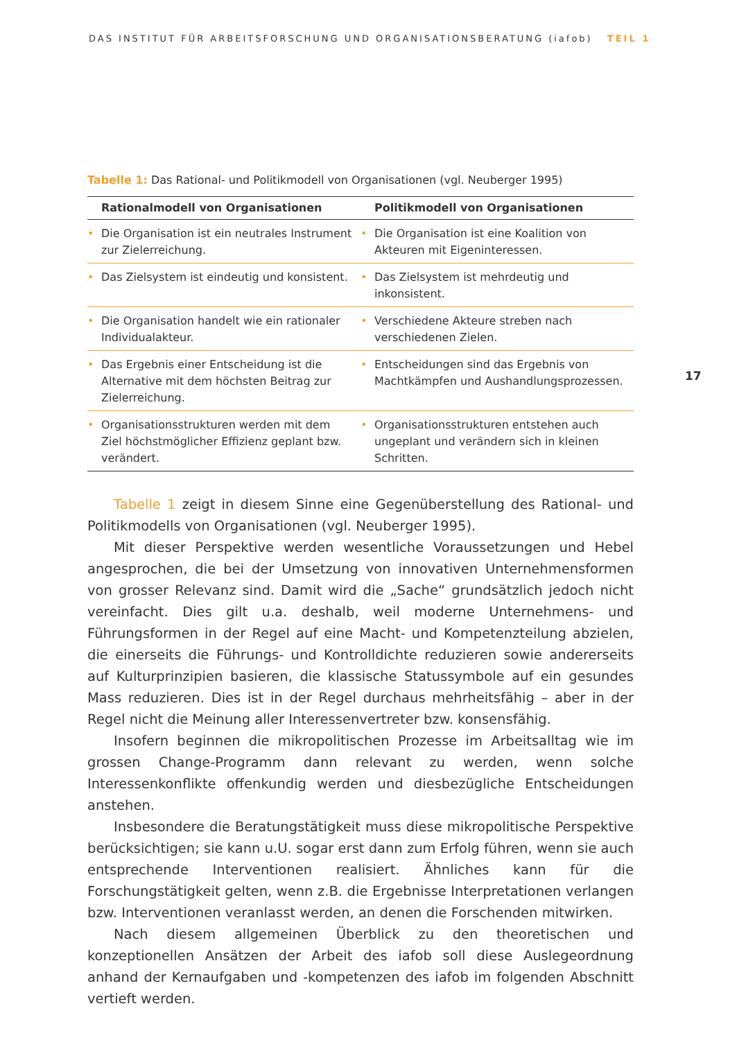DAS INSTITUT FÜR ARBEITSFORSCHUNG UND ORGANISATIONSBERATUNG (iafob) TEIL 1
17
Tabelle 1: Das Rational- und Politikmodell von Organisationen (vgl. Neuberger 1995)
| Rationalmodell von Organisationen | Politikmodell von Organisationen |
| --- | --- |
| • Die Organisation ist ein neutrales Instrument zur Zielerreichung. | • Die Organisation ist eine Koalition von Akteuren mit Eigeninteressen. |
| • Das Zielsystem ist eindeutig und konsistent. | • Das Zielsystem ist mehrdeutig und inkonsistent. |
| • Die Organisation handelt wie ein rationaler Individualakteur. | • Verschiedene Akteure streben nach verschiedenen Zielen. |
| • Das Ergebnis einer Entscheidung ist die Alternative mit dem höchsten Beitrag zur Zielerreichung. | • Entscheidungen sind das Ergebnis von Machtkämpfen und Aushandlungsprozessen. |
| • Organisationsstrukturen werden mit dem Ziel höchstmöglicher Effizienz geplant bzw. verändert. | • Organisationsstrukturen entstehen auch ungeplant und verändern sich in kleinen Schritten. |
Tabelle 1 zeigt in diesem Sinne eine Gegenüberstellung des Rational- und Politikmodells von Organisationen (vgl. Neuberger 1995).
Mit dieser Perspektive werden wesentliche Voraussetzungen und Hebel angesprochen, die bei der Umsetzung von innovativen Unternehmensformen von grosser Relevanz sind. Damit wird die „Sache“ grundsätzlich jedoch nicht vereinfacht. Dies gilt u.a. deshalb, weil moderne Unternehmens- und Führungsformen in der Regel auf eine Macht- und Kompetenzteilung abzielen, die einerseits die Führungs- und Kontrolldichte reduzieren sowie andererseits auf Kulturprinzipien basieren, die klassische Statussymbole auf ein gesundes Mass reduzieren. Dies ist in der Regel durchaus mehrheitsfähig – aber in der Regel nicht die Meinung aller Interessenvertreter bzw. konsensfähig.
Insofern beginnen die mikropolitischen Prozesse im Arbeitsalltag wie im grossen Change-Programm dann relevant zu werden, wenn solche Interessenkonflikte offenkundig werden und diesbezügliche Entscheidungen anstehen.
Insbesondere die Beratungstätigkeit muss diese mikropolitische Perspektive berücksichtigen; sie kann u.U. sogar erst dann zum Erfolg führen, wenn sie auch entsprechende Interventionen realisiert. Ähnliches kann für die Forschungstätigkeit gelten, wenn z.B. die Ergebnisse Interpretationen verlangen bzw. Interventionen veranlasst werden, an denen die Forschenden mitwirken.
Nach diesem allgemeinen Überblick zu den theoretischen und konzeptionellen Ansätzen der Arbeit des iafob soll diese Auslegeordnung anhand der Kernaufgaben und -kompetenzen des iafob im folgenden Abschnitt vertieft werden.